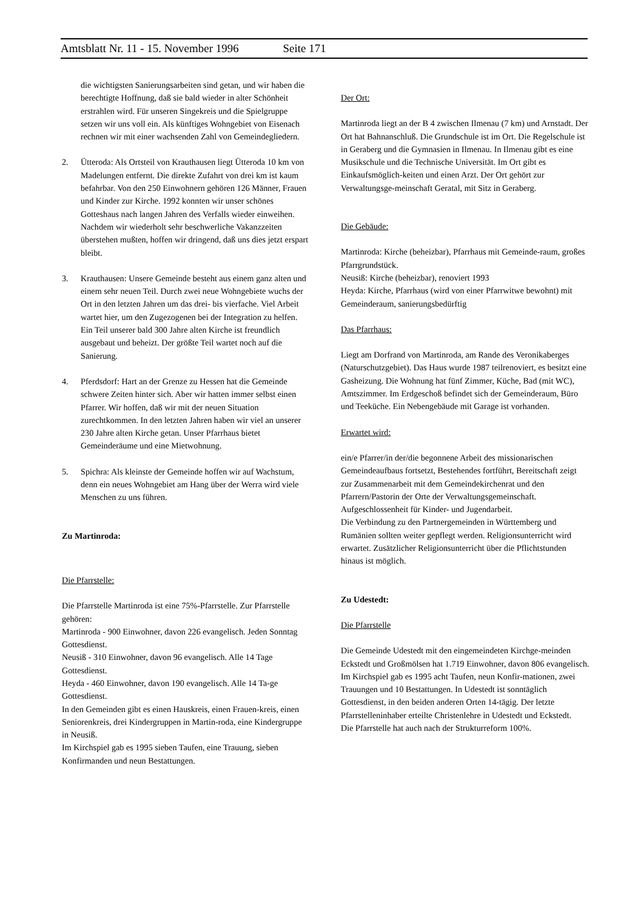Amtsblatt Nr. 11 - 15. November 1996 Seite 171
die wichtigsten Sanierungsarbeiten sind getan, und wir haben die berechtigte Hoffnung, daß sie bald wieder in alter Schönheit erstrahlen wird. Für unseren Singekreis und die Spielgruppe setzen wir uns voll ein. Als künftiges Wohngebiet von Eisenach rechnen wir mit einer wachsenden Zahl von Gemeindegliedern.
2. Ütteroda: Als Ortsteil von Krauthausen liegt Ütteroda 10 km von Madelungen entfernt. Die direkte Zufahrt von drei km ist kaum befahrbar. Von den 250 Einwohnern gehören 126 Männer, Frauen und Kinder zur Kirche. 1992 konnten wir unser schönes Gotteshaus nach langen Jahren des Verfalls wieder einweihen. Nachdem wir wiederholt sehr beschwerliche Vakanzzeiten überstehen mußten, hoffen wir dringend, daß uns dies jetzt erspart bleibt.
3. Krauthausen: Unsere Gemeinde besteht aus einem ganz alten und einem sehr neuen Teil. Durch zwei neue Wohngebiete wuchs der Ort in den letzten Jahren um das drei- bis vierfache. Viel Arbeit wartet hier, um den Zugezogenen bei der Integration zu helfen. Ein Teil unserer bald 300 Jahre alten Kirche ist freundlich ausgebaut und beheizt. Der größte Teil wartet noch auf die Sanierung.
4. Pferdsdorf: Hart an der Grenze zu Hessen hat die Gemeinde schwere Zeiten hinter sich. Aber wir hatten immer selbst einen Pfarrer. Wir hoffen, daß wir mit der neuen Situation zurechtkommen. In den letzten Jahren haben wir viel an unserer 230 Jahre alten Kirche getan. Unser Pfarrhaus bietet Gemeinderäume und eine Mietwohnung.
5. Spichra: Als kleinste der Gemeinde hoffen wir auf Wachstum, denn ein neues Wohngebiet am Hang über der Werra wird viele Menschen zu uns führen.
Zu Martinroda:
Die Pfarrstelle:
Die Pfarrstelle Martinroda ist eine 75%-Pfarrstelle. Zur Pfarrstelle gehören:
Martinroda - 900 Einwohner, davon 226 evangelisch. Jeden Sonntag Gottesdienst.
Neusiß - 310 Einwohner, davon 96 evangelisch. Alle 14 Tage Gottesdienst.
Heyda - 460 Einwohner, davon 190 evangelisch. Alle 14 Ta-ge Gottesdienst.
In den Gemeinden gibt es einen Hauskreis, einen Frauen-kreis, einen Seniorenkreis, drei Kindergruppen in Martin-roda, eine Kindergruppe in Neusiß.
Im Kirchspiel gab es 1995 sieben Taufen, eine Trauung, sieben Konfirmanden und neun Bestattungen.
Der Ort:
Martinroda liegt an der B 4 zwischen Ilmenau (7 km) und Arnstadt. Der Ort hat Bahnanschluß. Die Grundschule ist im Ort. Die Regelschule ist in Geraberg und die Gymnasien in Ilmenau. In Ilmenau gibt es eine Musikschule und die Technische Universität. Im Ort gibt es Einkaufsmöglich-keiten und einen Arzt. Der Ort gehört zur Verwaltungsge-meinschaft Geratal, mit Sitz in Geraberg.
Die Gebäude:
Martinroda: Kirche (beheizbar), Pfarrhaus mit Gemeinde-raum, großes Pfarrgrundstück.
Neusiß: Kirche (beheizbar), renoviert 1993
Heyda: Kirche, Pfarrhaus (wird von einer Pfarrwitwe bewohnt) mit Gemeinderaum, sanierungsbedürftig
Das Pfarrhaus:
Liegt am Dorfrand von Martinroda, am Rande des Veronikaberges (Naturschutzgebiet). Das Haus wurde 1987 teilrenoviert, es besitzt eine Gasheizung. Die Wohnung hat fünf Zimmer, Küche, Bad (mit WC), Amtszimmer. Im Erdgeschoß befindet sich der Gemeinderaum, Büro und Teeküche. Ein Nebengebäude mit Garage ist vorhanden.
Erwartet wird:
ein/e Pfarrer/in der/die begonnene Arbeit des missionarischen Gemeindeaufbaus fortsetzt, Bestehendes fortführt, Bereitschaft zeigt zur Zusammenarbeit mit dem Gemeindekirchenrat und den Pfarrern/Pastorin der Orte der Verwaltungsgemeinschaft. Aufgeschlossenheit für Kinder- und Jugendarbeit.
Die Verbindung zu den Partnergemeinden in Württemberg und Rumänien sollten weiter gepflegt werden. Religionsunterricht wird erwartet. Zusätzlicher Religionsunterricht über die Pflichtstunden hinaus ist möglich.
Zu Udestedt:
Die Pfarrstelle
Die Gemeinde Udestedt mit den eingemeindeten Kirchge-meinden Eckstedt und Großmölsen hat 1.719 Einwohner, davon 806 evangelisch.
Im Kirchspiel gab es 1995 acht Taufen, neun Konfir-mationen, zwei Trauungen und 10 Bestattungen. In Udestedt ist sonntäglich Gottesdienst, in den beiden anderen Orten 14-tägig. Der letzte Pfarrstelleninhaber erteilte Christenlehre in Udestedt und Eckstedt.
Die Pfarrstelle hat auch nach der Strukturreform 100%.